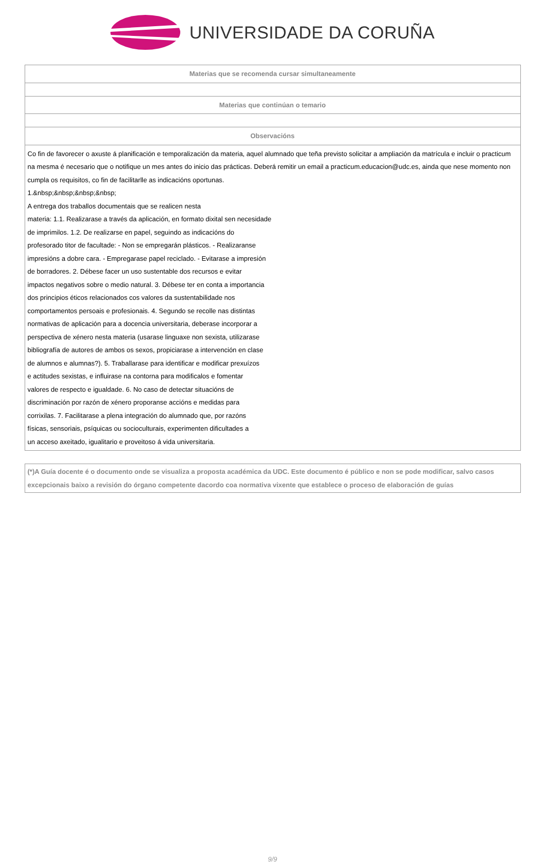UNIVERSIDADE DA CORUÑA
| Materias que se recomenda cursar simultaneamente |
| --- |
| Materias que continúan o temario |
| Observacións |
| Co fin de favorecer o axuste á planificación e temporalización da materia, aquel alumnado que teña previsto solicitar a ampliación da matrícula e incluir o practicum na mesma é necesario que o notifique un mes antes do inicio das prácticas. Deberá remitir un email a practicum.educacion@udc.es, ainda que nese momento non cumpla os requisitos, co fin de facilitarlle as indicacións oportunas. 1.&nbsp;&nbsp;&nbsp;&nbsp; A entrega dos traballos documentais que se realicen nesta materia: 1.1. Realizarase a través da aplicación, en formato dixital sen necesidade de imprimilos. 1.2. De realizarse en papel, seguindo as indicacións do profesorado titor de facultade: - Non se empregarán plásticos. - Realizaranse impresións a dobre cara. - Empregarase papel reciclado. - Evitarase a impresión de borradores. 2. Débese facer un uso sustentable dos recursos e evitar impactos negativos sobre o medio natural. 3. Débese ter en conta a importancia dos principios éticos relacionados cos valores da sustentabilidade nos comportamentos persoais e profesionais. 4. Segundo se recolle nas distintas normativas de aplicación para a docencia universitaria, deberase incorporar a perspectiva de xénero nesta materia (usarase linguaxe non sexista, utilizarase bibliografía de autores de ambos os sexos, propiciarase a intervención en clase de alumnos e alumnas?). 5. Traballarase para identificar e modificar prexuízos e actitudes sexistas, e influirase na contorna para modificalos e fomentar valores de respecto e igualdade. 6. No caso de detectar situacións de discriminación por razón de xénero proporanse accións e medidas para corrixilas. 7. Facilitarase a plena integración do alumnado que, por razóns físicas, sensoriais, psíquicas ou socioculturais, experimenten dificultades a un acceso axeitado, igualitario e proveitoso á vida universitaria. |
(*)A Guía docente é o documento onde se visualiza a proposta académica da UDC. Este documento é público e non se pode modificar, salvo casos excepcionais baixo a revisión do órgano competente dacordo coa normativa vixente que establece o proceso de elaboración de guías
9/9